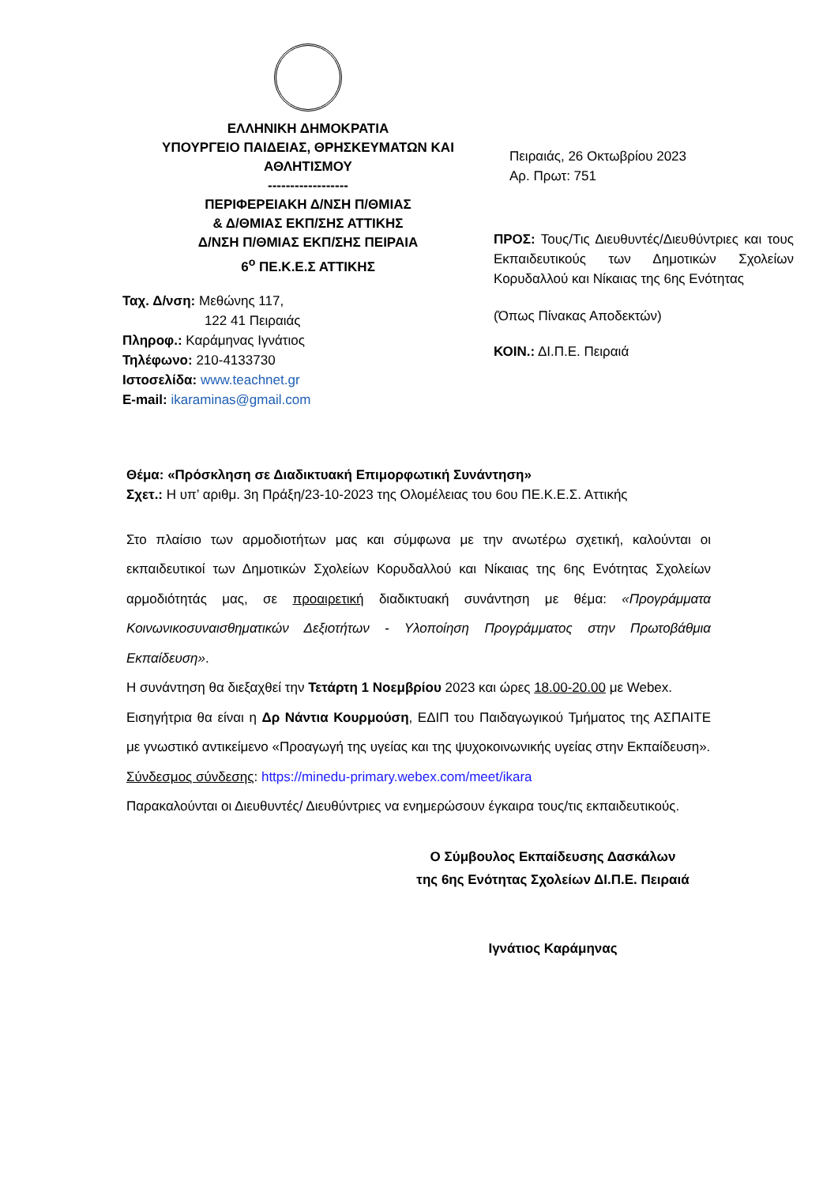ΕΛΛΗΝΙΚΗ ΔΗΜΟΚΡΑΤΙΑ
ΥΠΟΥΡΓΕΙΟ ΠΑΙΔΕΙΑΣ, ΘΡΗΣΚΕΥΜΑΤΩΝ ΚΑΙ ΑΘΛΗΤΙΣΜΟΥ
------------------
ΠΕΡΙΦΕΡΕΙΑΚΗ Δ/ΝΣΗ Π/ΘΜΙΑΣ
& Δ/ΘΜΙΑΣ ΕΚΠ/ΣΗΣ ΑΤΤΙΚΗΣ
Δ/ΝΣΗ Π/ΘΜΙΑΣ ΕΚΠ/ΣΗΣ ΠΕΙΡΑΙΑ
6<sup>ο</sup> ΠΕ.Κ.Ε.Σ ΑΤΤΙΚΗΣ
Ταχ. Δ/νση: Μεθώνης 117,
122 41 Πειραιάς
Πληροφ.: Καράμηνας Ιγνάτιος
Τηλέφωνο: 210-4133730
Ιστοσελίδα: www.teachnet.gr
E-mail: ikaraminas@gmail.com
Πειραιάς, 26 Οκτωβρίου 2023
Αρ. Πρωτ: 751
ΠΡΟΣ: Τους/Τις Διευθυντές/Διευθύντριες και τους Εκπαιδευτικούς των Δημοτικών Σχολείων Κορυδαλλού και Νίκαιας της 6ης Ενότητας
(Όπως Πίνακας Αποδεκτών)
ΚΟΙΝ.: ΔΙ.Π.Ε. Πειραιά
Θέμα: «Πρόσκληση σε Διαδικτυακή Επιμορφωτική Συνάντηση»
Σχετ.: Η υπ’ αριθμ. 3η Πράξη/23-10-2023 της Ολομέλειας του 6ου ΠΕ.Κ.Ε.Σ. Αττικής
Στο πλαίσιο των αρμοδιοτήτων μας και σύμφωνα με την ανωτέρω σχετική, καλούνται οι εκπαιδευτικοί των Δημοτικών Σχολείων Κορυδαλλού και Νίκαιας της 6ης Ενότητας Σχολείων αρμοδιότητάς μας, σε προαιρετική διαδικτυακή συνάντηση με θέμα: «Προγράμματα Κοινωνικοσυναισθηματικών Δεξιοτήτων - Υλοποίηση Προγράμματος στην Πρωτοβάθμια Εκπαίδευση».
Η συνάντηση θα διεξαχθεί την Τετάρτη 1 Νοεμβρίου 2023 και ώρες 18.00-20.00 με Webex.
Εισηγήτρια θα είναι η Δρ Νάντια Κουρμούση, ΕΔΙΠ του Παιδαγωγικού Τμήματος της ΑΣΠΑΙΤΕ με γνωστικό αντικείμενο «Προαγωγή της υγείας και της ψυχοκοινωνικής υγείας στην Εκπαίδευση».
Σύνδεσμος σύνδεσης: https://minedu-primary.webex.com/meet/ikara
Παρακαλούνται οι Διευθυντές/ Διευθύντριες να ενημερώσουν έγκαιρα τους/τις εκπαιδευτικούς.
Ο Σύμβουλος Εκπαίδευσης Δασκάλων
της 6ης Ενότητας Σχολείων ΔΙ.Π.Ε. Πειραιά
Ιγνάτιος Καράμηνας